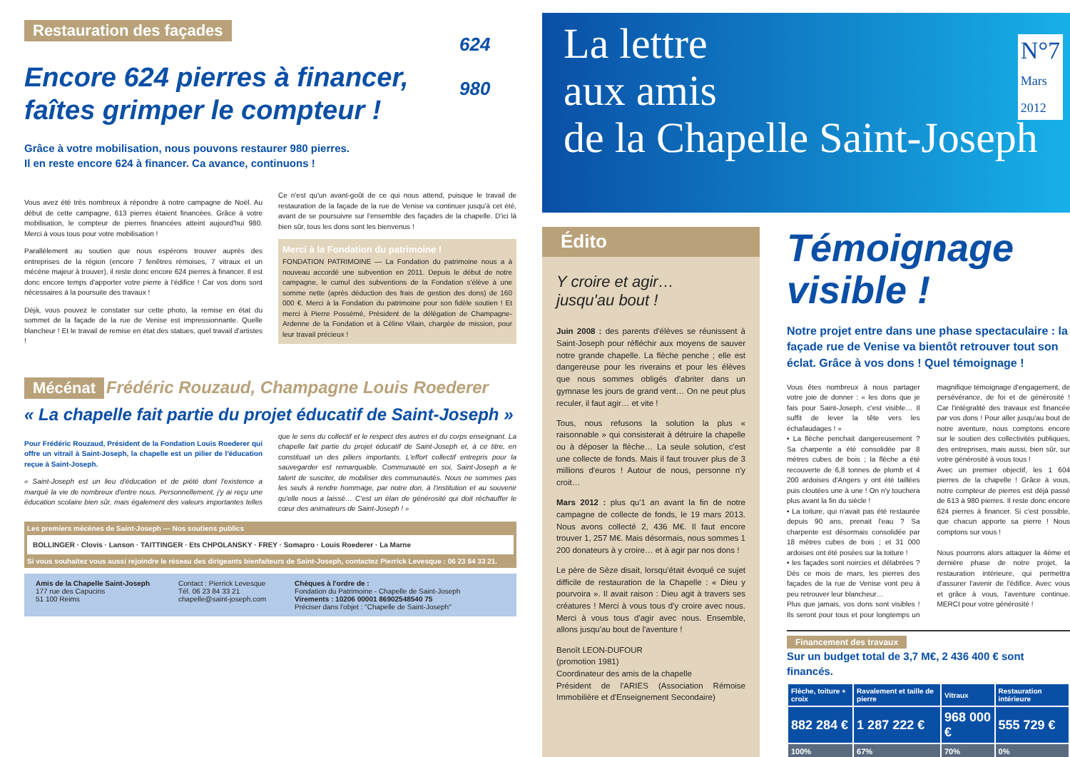Restauration des façades
Encore 624 pierres à financer,
faîtes grimper le compteur !
624
980
Grâce à votre mobilisation, nous pouvons restaurer 980 pierres.
Il en reste encore 624 à financer. Ca avance, continuons !
Vous avez été très nombreux à répondre à notre campagne de Noël. Au début de cette campagne, 613 pierres étaient financées. Grâce à votre mobilisation, le compteur de pierres financées atteint aujourd'hui 980. Merci à vous tous pour votre mobilisation !
Parallèlement au soutien que nous espérons trouver auprès des entreprises de la région (encore 7 fenêtres rémoises, 7 vitraux et un mécène majeur à trouver), il reste donc encore 624 pierres à financer. Il est donc encore temps d'apporter votre pierre à l'édifice ! Car vos dons sont nécessaires à la poursuite des travaux !
Déjà, vous pouvez le constater sur cette photo, la remise en état du sommet de la façade de la rue de Venise est impressionnante. Quelle blancheur ! Et le travail de remise en état des statues, quel travail d'artistes !
Ce n'est qu'un avant-goût de ce qui nous attend, puisque le travail de restauration de la façade de la rue de Venise va continuer jusqu'à cet été, avant de se poursuivre sur l'ensemble des façades de la chapelle. D'ici là bien sûr, tous les dons sont les bienvenus !
Merci à la Fondation du patrimoine !
FONDATION PATRIMOINE — La Fondation du patrimoine nous a à nouveau accordé une subvention en 2011. Depuis le début de notre campagne, le cumul des subventions de la Fondation s'élève à une somme nette (après déduction des frais de gestion des dons) de 160 000 €. Merci à la Fondation du patrimoine pour son fidèle soutien ! Et merci à Pierre Possémé, Président de la délégation de Champagne-Ardenne de la Fondation et à Céline Vilain, chargée de mission, pour leur travail précieux !
Mécénat Frédéric Rouzaud, Champagne Louis Roederer
« La chapelle fait partie du projet éducatif de Saint-Joseph »
Pour Frédéric Rouzaud, Président de la Fondation Louis Roederer qui offre un vitrail à Saint-Joseph, la chapelle est un pilier de l'éducation reçue à Saint-Joseph.
« Saint-Joseph est un lieu d'éducation et de piété dont l'existence a marqué la vie de nombreux d'entre nous. Personnellement, j'y ai reçu une éducation scolaire bien sûr, mais également des valeurs importantes telles que le sens du collectif et le respect des autres et du corps enseignant. La chapelle fait partie du projet éducatif de Saint-Joseph et, à ce titre, en constituait un des piliers importants. L'effort collectif entrepris pour la sauvegarder est remarquable. Communauté en soi, Saint-Joseph a le talent de susciter, de mobiliser des communautés. Nous ne sommes pas les seuls à rendre hommage, par notre don, à l'institution et au souvenir qu'elle nous a laissé… C'est un élan de générosité qui doit réchauffer le cœur des animateurs de Saint-Joseph ! »
Les premiers mécènes de Saint-Joseph — Nos soutiens publics
BOLLINGER · Clovis · Lanson · TAITTINGER · Ets CHPOLANSKY · FREY · Somapro · Louis Roederer · La Marne
Si vous souhaitez vous aussi rejoindre le réseau des dirigeants bienfaiteurs de Saint-Joseph, contactez Pierrick Levesque : 06 23 84 33 21.
Amis de la Chapelle Saint-Joseph
177 rue des Capucins
51 100 Reims
Contact : Pierrick Levesque
Tél. 06 23 84 33 21
chapelle@saint-joseph.com
Chèques à l'ordre de :
Fondation du Patrimoine - Chapelle de Saint-Joseph
Virements : 10206 00001 86902548540 75
Préciser dans l'objet : "Chapelle de Saint-Joseph"
La lettre
aux amis
de la Chapelle Saint-Joseph
N°7
Mars
2012
Édito
Y croire et agir…
jusqu'au bout !
Juin 2008 : des parents d'élèves se réunissent à Saint-Joseph pour réfléchir aux moyens de sauver notre grande chapelle. La flèche penche ; elle est dangereuse pour les riverains et pour les élèves que nous sommes obligés d'abriter dans un gymnase les jours de grand vent… On ne peut plus reculer, il faut agir… et vite !
Tous, nous refusons la solution la plus « raisonnable » qui consisterait à détruire la chapelle ou à déposer la flèche… La seule solution, c'est une collecte de fonds. Mais il faut trouver plus de 3 millions d'euros ! Autour de nous, personne n'y croit…
Mars 2012 : plus qu'1 an avant la fin de notre campagne de collecte de fonds, le 19 mars 2013. Nous avons collecté 2, 436 M€. Il faut encore trouver 1, 257 M€. Mais désormais, nous sommes 1 200 donateurs à y croire… et à agir par nos dons !
Le père de Sèze disait, lorsqu'était évoqué ce sujet difficile de restauration de la Chapelle : « Dieu y pourvoira ». Il avait raison : Dieu agit à travers ses créatures ! Merci à vous tous d'y croire avec nous. Merci à vous tous d'agir avec nous. Ensemble, allons jusqu'au bout de l'aventure !
Benoît LEON-DUFOUR
(promotion 1981)
Coordinateur des amis de la chapelle
Président de l'ARIES (Association Rémoise Immobilière et d'Enseignement Secondaire)
Témoignage
visible !
Notre projet entre dans une phase spectaculaire : la façade rue de Venise va bientôt retrouver tout son éclat. Grâce à vos dons ! Quel témoignage !
Vous êtes nombreux à nous partager votre joie de donner : « les dons que je fais pour Saint-Joseph, c'est visible… Il suffit de lever la tête vers les échafaudages ! »
• La flèche penchait dangereusement ? Sa charpente a été consolidée par 8 mètres cubes de bois ; la flèche a été recouverte de 6,8 tonnes de plomb et 4 200 ardoises d'Angers y ont été taillées puis cloutées une à une ! On n'y touchera plus avant la fin du siècle !
• La toiture, qui n'avait pas été restaurée depuis 90 ans, prenait l'eau ? Sa charpente est désormais consolidée par 18 mètres cubes de bois ; et 31 000 ardoises ont été posées sur la toiture !
• les façades sont noircies et délabrées ? Dès ce mois de mars, les pierres des façades de la rue de Venise vont peu à peu retrouver leur blancheur…
Plus que jamais, vos dons sont visibles ! Ils seront pour tous et pour longtemps un magnifique témoignage d'engagement, de persévérance, de foi et de générosité ! Car l'intégralité des travaux est financée par vos dons ! Pour aller jusqu'au bout de notre aventure, nous comptons encore sur le soutien des collectivités publiques, des entreprises, mais aussi, bien sûr, sur votre générosité à vous tous !
Avec un premier objectif, les 1 604 pierres de la chapelle ! Grâce à vous, notre compteur de pierres est déjà passé de 613 à 980 pierres. Il reste donc encore 624 pierres à financer. Si c'est possible, que chacun apporte sa pierre ! Nous comptons sur vous !
Nous pourrons alors attaquer la 4ème et dernière phase de notre projet, la restauration intérieure, qui permettra d'assurer l'avenir de l'édifice. Avec vous et grâce à vous, l'aventure continue. MERCI pour votre générosité !
Financement des travaux
Sur un budget total de 3,7 M€, 2 436 400 € sont financés.
| Flèche, toiture + croix | Ravalement et taille de pierre | Vitraux | Restauration intérieure |
| --- | --- | --- | --- |
| 882 284 € | 1 287 222 € | 968 000 € | 555 729 € |
| 100% | 67% | 70% | 0% |